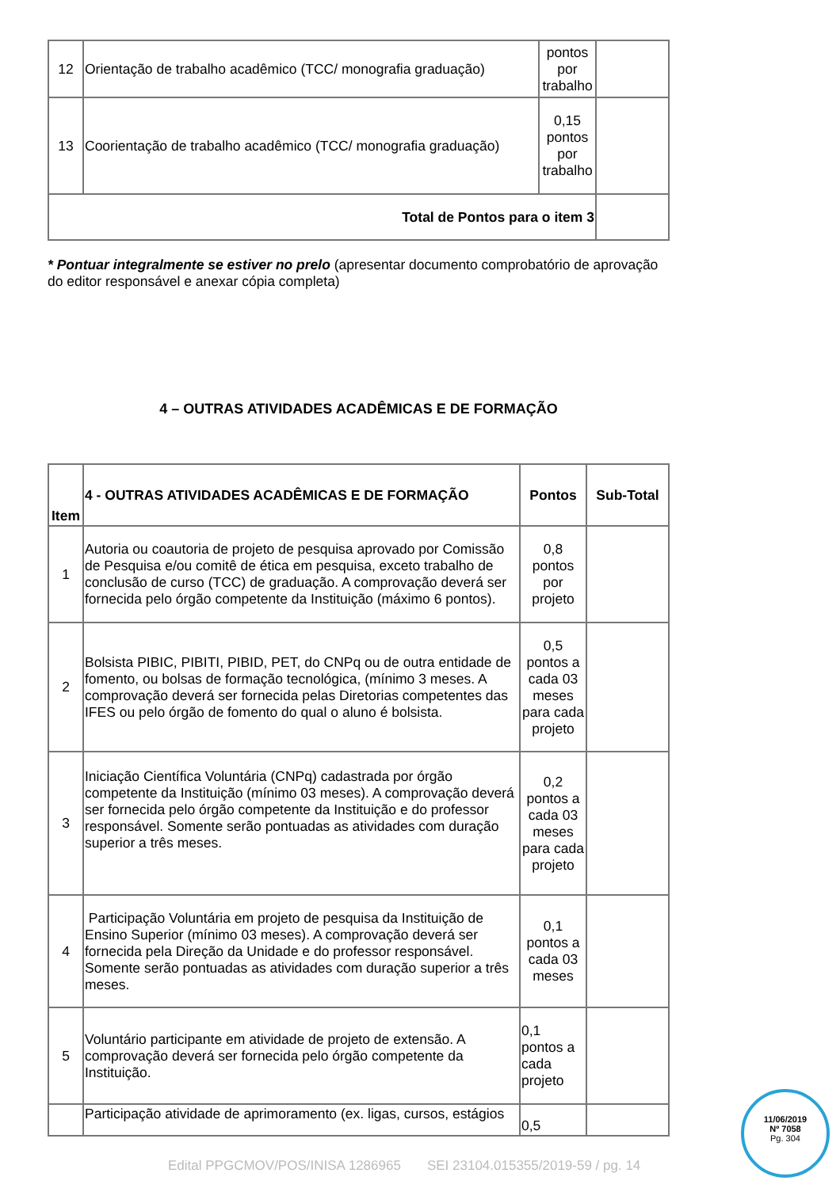| 12 | Orientação de trabalho acadêmico (TCC/ monografia graduação) | pontos por trabalho | |
| 13 | Coorientação de trabalho acadêmico (TCC/ monografia graduação) | 0,15 pontos por trabalho | |
| Total de Pontos para o item 3 | | | |
* Pontuar integralmente se estiver no prelo (apresentar documento comprobatório de aprovação do editor responsável e anexar cópia completa)
4 – OUTRAS ATIVIDADES ACADÊMICAS E DE FORMAÇÃO
| Item | 4 - OUTRAS ATIVIDADES ACADÊMICAS E DE FORMAÇÃO | Pontos | Sub-Total |
| --- | --- | --- | --- |
| 1 | Autoria ou coautoria de projeto de pesquisa aprovado por Comissão de Pesquisa e/ou comitê de ética em pesquisa, exceto trabalho de conclusão de curso (TCC) de graduação. A comprovação deverá ser fornecida pelo órgão competente da Instituição (máximo 6 pontos). | 0,8 pontos por projeto | |
| 2 | Bolsista PIBIC, PIBITI, PIBID, PET, do CNPq ou de outra entidade de fomento, ou bolsas de formação tecnológica, (mínimo 3 meses. A comprovação deverá ser fornecida pelas Diretorias competentes das IFES ou pelo órgão de fomento do qual o aluno é bolsista. | 0,5 pontos a cada 03 meses para cada projeto | |
| 3 | Iniciação Científica Voluntária (CNPq) cadastrada por órgão competente da Instituição (mínimo 03 meses). A comprovação deverá ser fornecida pelo órgão competente da Instituição e do professor responsável. Somente serão pontuadas as atividades com duração superior a três meses. | 0,2 pontos a cada 03 meses para cada projeto | |
| 4 | Participação Voluntária em projeto de pesquisa da Instituição de Ensino Superior (mínimo 03 meses). A comprovação deverá ser fornecida pela Direção da Unidade e do professor responsável. Somente serão pontuadas as atividades com duração superior a três meses. | 0,1 pontos a cada 03 meses | |
| 5 | Voluntário participante em atividade de projeto de extensão. A comprovação deverá ser fornecida pelo órgão competente da Instituição. | 0,1 pontos a cada projeto | |
| | Participação atividade de aprimoramento (ex. ligas, cursos, estágios | 0,5 | |
Edital PPGCMOV/POS/INISA 1286965 SEI 23104.015355/2019-59 / pg. 14
11/06/2019
Nº 7058
Pg. 304